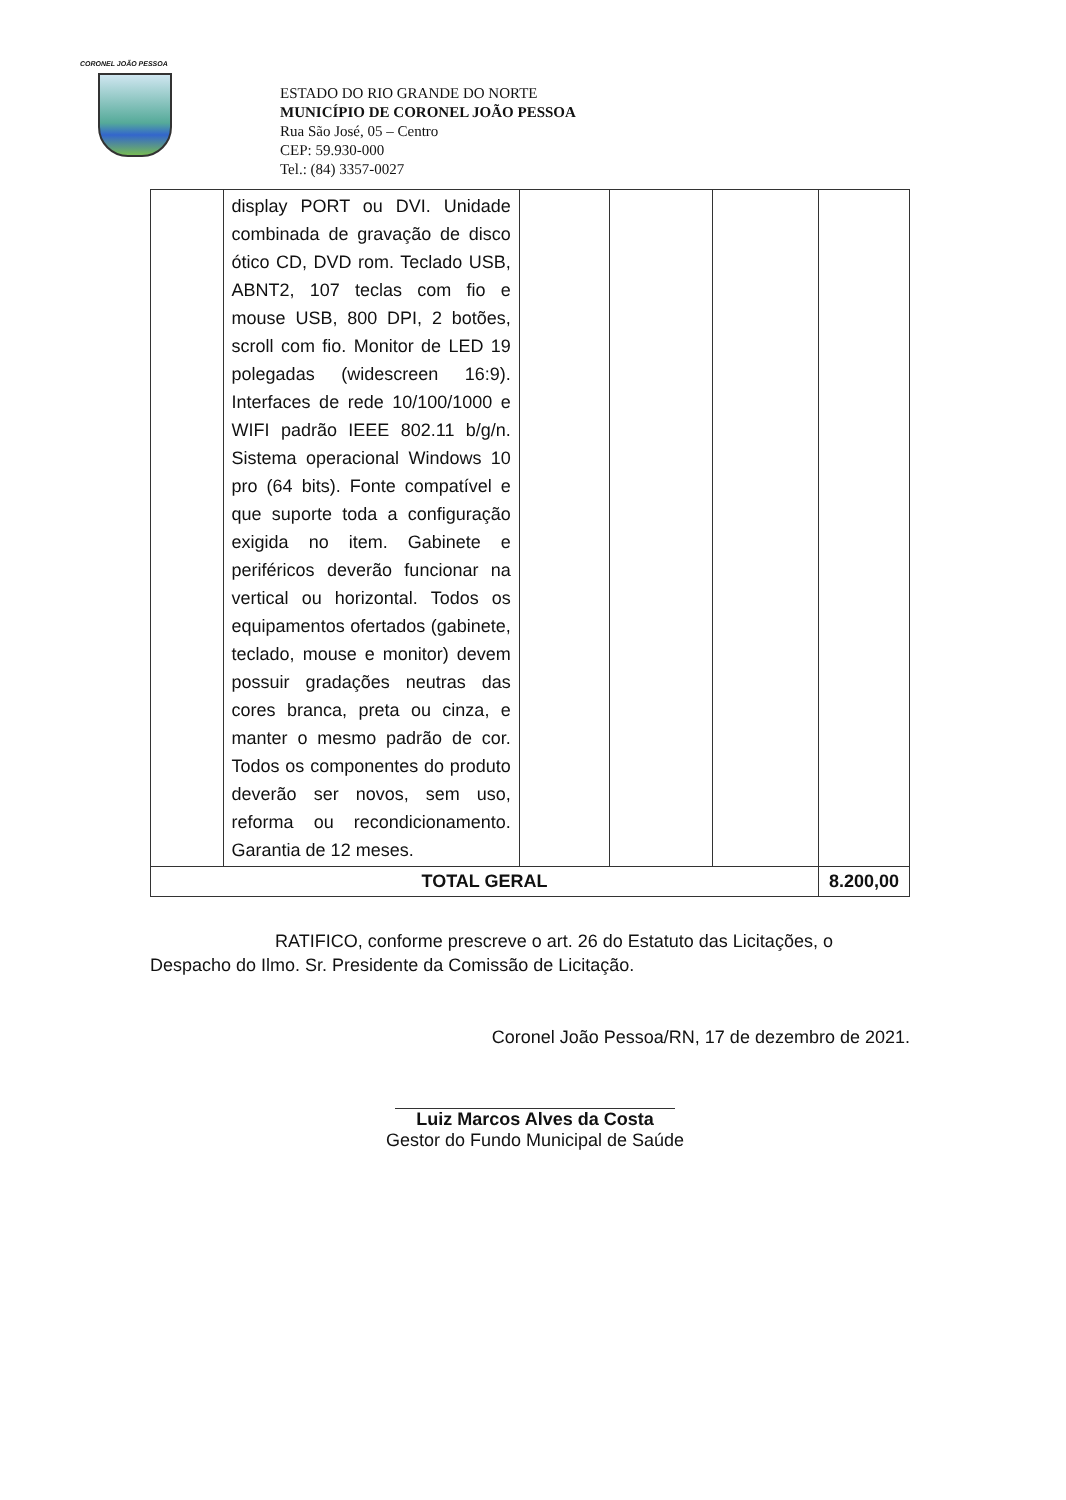CORONEL JOÃO PESSOA
ESTADO DO RIO GRANDE DO NORTE
MUNICÍPIO DE CORONEL JOÃO PESSOA
Rua São José, 05 – Centro
CEP: 59.930-000
Tel.: (84) 3357-0027
| | display PORT ou DVI. Unidade combinada de gravação de disco ótico CD, DVD rom. Teclado USB, ABNT2, 107 teclas com fio e mouse USB, 800 DPI, 2 botões, scroll com fio. Monitor de LED 19 polegadas (widescreen 16:9). Interfaces de rede 10/100/1000 e WIFI padrão IEEE 802.11 b/g/n. Sistema operacional Windows 10 pro (64 bits). Fonte compatível e que suporte toda a configuração exigida no item. Gabinete e periféricos deverão funcionar na vertical ou horizontal. Todos os equipamentos ofertados (gabinete, teclado, mouse e monitor) devem possuir gradações neutras das cores branca, preta ou cinza, e manter o mesmo padrão de cor. Todos os componentes do produto deverão ser novos, sem uso, reforma ou recondicionamento. Garantia de 12 meses. | | | | |
| TOTAL GERAL | | | | | 8.200,00 |
RATIFICO, conforme prescreve o art. 26 do Estatuto das Licitações, o Despacho do Ilmo. Sr. Presidente da Comissão de Licitação.
Coronel João Pessoa/RN, 17 de dezembro de 2021.
Luiz Marcos Alves da Costa
Gestor do Fundo Municipal de Saúde